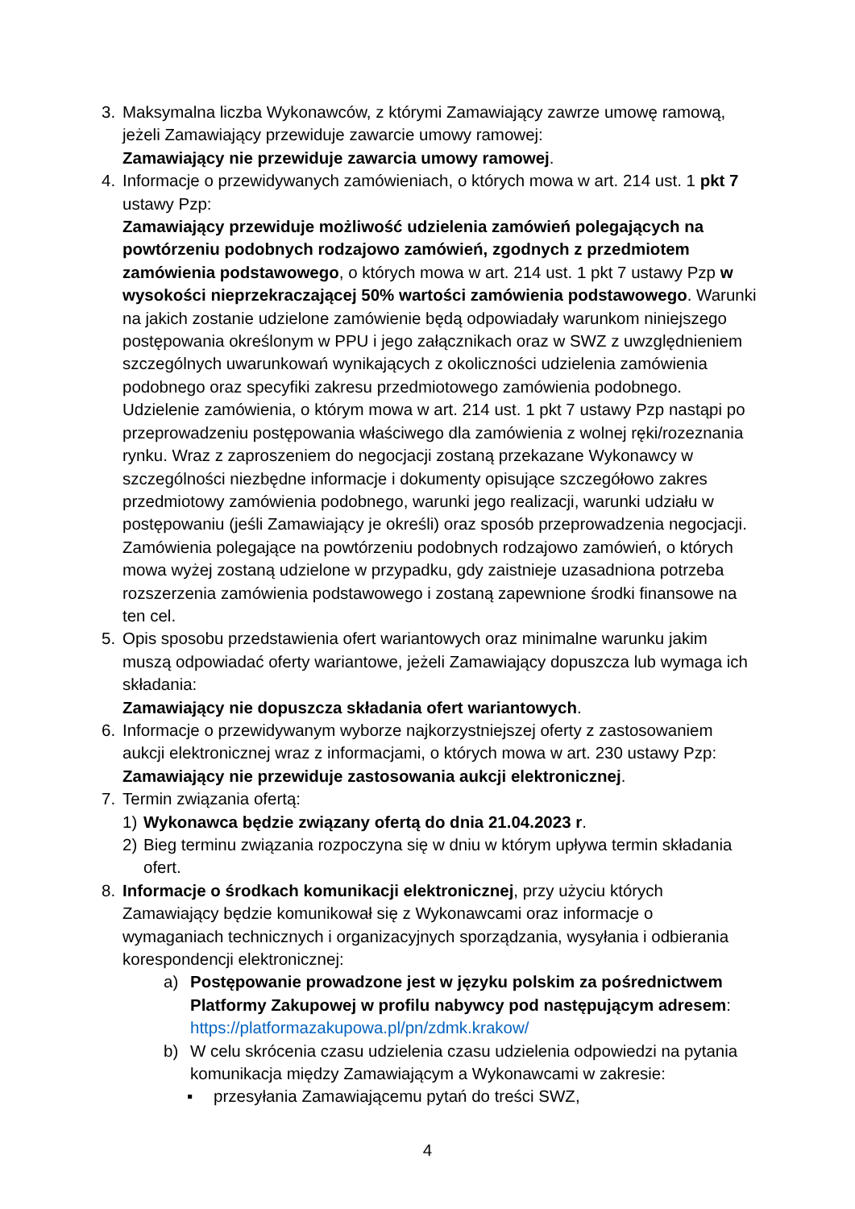3. Maksymalna liczba Wykonawców, z którymi Zamawiający zawrze umowę ramową, jeżeli Zamawiający przewiduje zawarcie umowy ramowej:
Zamawiający nie przewiduje zawarcia umowy ramowej.
4. Informacje o przewidywanych zamówieniach, o których mowa w art. 214 ust. 1 pkt 7 ustawy Pzp:
Zamawiający przewiduje możliwość udzielenia zamówień polegających na powtórzeniu podobnych rodzajowo zamówień, zgodnych z przedmiotem zamówienia podstawowego, o których mowa w art. 214 ust. 1 pkt 7 ustawy Pzp w wysokości nieprzekraczającej 50% wartości zamówienia podstawowego. Warunki na jakich zostanie udzielone zamówienie będą odpowiadały warunkom niniejszego postępowania określonym w PPU i jego załącznikach oraz w SWZ z uwzględnieniem szczególnych uwarunkowań wynikających z okoliczności udzielenia zamówienia podobnego oraz specyfiki zakresu przedmiotowego zamówienia podobnego. Udzielenie zamówienia, o którym mowa w art. 214 ust. 1 pkt 7 ustawy Pzp nastąpi po przeprowadzeniu postępowania właściwego dla zamówienia z wolnej ręki/rozeznania rynku. Wraz z zaproszeniem do negocjacji zostaną przekazane Wykonawcy w szczególności niezbędne informacje i dokumenty opisujące szczegółowo zakres przedmiotowy zamówienia podobnego, warunki jego realizacji, warunki udziału w postępowaniu (jeśli Zamawiający je określi) oraz sposób przeprowadzenia negocjacji. Zamówienia polegające na powtórzeniu podobnych rodzajowo zamówień, o których mowa wyżej zostaną udzielone w przypadku, gdy zaistnieje uzasadniona potrzeba rozszerzenia zamówienia podstawowego i zostaną zapewnione środki finansowe na ten cel.
5. Opis sposobu przedstawienia ofert wariantowych oraz minimalne warunku jakim muszą odpowiadać oferty wariantowe, jeżeli Zamawiający dopuszcza lub wymaga ich składania:
Zamawiający nie dopuszcza składania ofert wariantowych.
6. Informacje o przewidywanym wyborze najkorzystniejszej oferty z zastosowaniem aukcji elektronicznej wraz z informacjami, o których mowa w art. 230 ustawy Pzp:
Zamawiający nie przewiduje zastosowania aukcji elektronicznej.
7. Termin związania ofertą:
1) Wykonawca będzie związany ofertą do dnia 21.04.2023 r.
2) Bieg terminu związania rozpoczyna się w dniu w którym upływa termin składania ofert.
8. Informacje o środkach komunikacji elektronicznej, przy użyciu których Zamawiający będzie komunikował się z Wykonawcami oraz informacje o wymaganiach technicznych i organizacyjnych sporządzania, wysyłania i odbierania korespondencji elektronicznej:
a) Postępowanie prowadzone jest w języku polskim za pośrednictwem Platformy Zakupowej w profilu nabywcy pod następującym adresem: https://platformazakupowa.pl/pn/zdmk.krakow/
b) W celu skrócenia czasu udzielenia czasu udzielenia odpowiedzi na pytania komunikacja między Zamawiającym a Wykonawcami w zakresie:
▪ przesyłania Zamawiającemu pytań do treści SWZ,
4